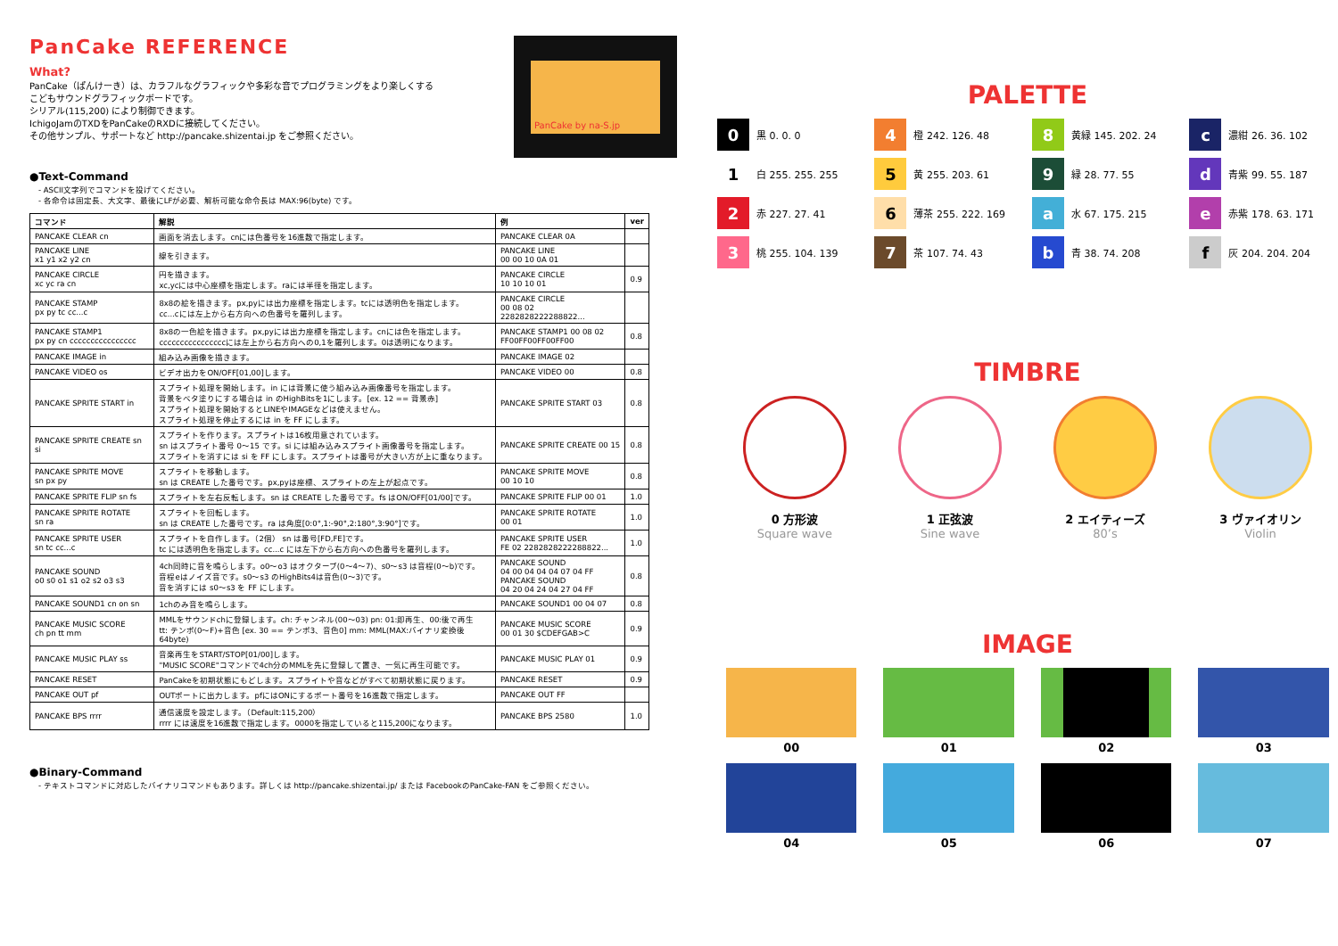PanCake REFERENCE
What?
PanCake（ぱんけーき）は、カラフルなグラフィックや多彩な音でプログラミングをより楽しくする
こどもサウンドグラフィックボードです。
シリアル(115,200) により制御できます。
IchigoJamのTXDをPanCakeのRXDに接続してください。
その他サンプル、サポートなど http://pancake.shizentai.jp をご参照ください。
PanCake by na-S.jp
●Text-Command
- ASCII文字列でコマンドを投げてください。
- 各命令は固定長、大文字、最後にLFが必要、解析可能な命令長は MAX:96(byte) です。
| コマンド | 解説 | 例 | ver |
| --- | --- | --- | --- |
| PANCAKE CLEAR cn | 画面を消去します。cnには色番号を16進数で指定します。 | PANCAKE CLEAR 0A | |
| PANCAKE LINE x1 y1 x2 y2 cn | 線を引きます。 | PANCAKE LINE 00 00 10 0A 01 | |
| PANCAKE CIRCLE xc yc ra cn | 円を描きます。 xc,ycには中心座標を指定します。raには半径を指定します。 | PANCAKE CIRCLE 10 10 10 01 | 0.9 |
| PANCAKE STAMP px py tc cc...c | 8x8の絵を描きます。px,pyには出力座標を指定します。tcには透明色を指定します。 cc...cには左上から右方向への色番号を羅列します。 | PANCAKE CIRCLE 00 08 02 2282828222288822... | |
| PANCAKE STAMP1 px py cn cccccccccccccccc | 8x8の一色絵を描きます。px,pyには出力座標を指定します。cnには色を指定します。 ccccccccccccccccには左上から右方向への0,1を羅列します。0は透明になります。 | PANCAKE STAMP1 00 08 02 FF00FF00FF00FF00 | 0.8 |
| PANCAKE IMAGE in | 組み込み画像を描きます。 | PANCAKE IMAGE 02 | |
| PANCAKE VIDEO os | ビデオ出力をON/OFF[01,00]します。 | PANCAKE VIDEO 00 | 0.8 |
| PANCAKE SPRITE START in | スプライト処理を開始します。in には背景に使う組み込み画像番号を指定します。 背景をベタ塗りにする場合は in のHighBitsを1にします。[ex. 12 == 背景赤] スプライト処理を開始するとLINEやIMAGEなどは使えません。 スプライト処理を停止するには in を FF にします。 | PANCAKE SPRITE START 03 | 0.8 |
| PANCAKE SPRITE CREATE sn si | スプライトを作ります。スプライトは16枚用意されています。 sn はスプライト番号 0〜15 です。si には組み込みスプライト画像番号を指定します。 スプライトを消すには si を FF にします。スプライトは番号が大きい方が上に重なります。 | PANCAKE SPRITE CREATE 00 15 | 0.8 |
| PANCAKE SPRITE MOVE sn px py | スプライトを移動します。 sn は CREATE した番号です。px,pyは座標、スプライトの左上が起点です。 | PANCAKE SPRITE MOVE 00 10 10 | 0.8 |
| PANCAKE SPRITE FLIP sn fs | スプライトを左右反転します。sn は CREATE した番号です。fs はON/OFF[01/00]です。 | PANCAKE SPRITE FLIP 00 01 | 1.0 |
| PANCAKE SPRITE ROTATE sn ra | スプライトを回転します。 sn は CREATE した番号です。ra は角度[0:0°,1:-90°,2:180°,3:90°]です。 | PANCAKE SPRITE ROTATE 00 01 | 1.0 |
| PANCAKE SPRITE USER sn tc cc...c | スプライトを自作します。（2個） sn は番号[FD,FE]です。 tc には透明色を指定します。cc...c には左下から右方向への色番号を羅列します。 | PANCAKE SPRITE USER FE 02 2282828222288822... | 1.0 |
| PANCAKE SOUND o0 s0 o1 s1 o2 s2 o3 s3 | 4ch同時に音を鳴らします。o0〜o3 はオクターブ(0〜4〜7)、s0〜s3 は音程(0〜b)です。 音程eはノイズ音です。s0〜s3 のHighBits4は音色(0〜3)です。 音を消すには s0〜s3 を FF にします。 | PANCAKE SOUND 04 00 04 04 04 07 04 FF PANCAKE SOUND 04 20 04 24 04 27 04 FF | 0.8 |
| PANCAKE SOUND1 cn on sn | 1chのみ音を鳴らします。 | PANCAKE SOUND1 00 04 07 | 0.8 |
| PANCAKE MUSIC SCORE ch pn tt mm | MMLをサウンドchに登録します。ch: チャンネル(00〜03) pn: 01:即再生、00:後で再生 tt: テンポ(0〜F)+音色 [ex. 30 == テンポ3、音色0] mm: MML(MAX:バイナリ変換後64byte) | PANCAKE MUSIC SCORE 00 01 30 $CDEFGAB>C | 0.9 |
| PANCAKE MUSIC PLAY ss | 音楽再生をSTART/STOP[01/00]します。 "MUSIC SCORE"コマンドで4ch分のMMLを先に登録して置き、一気に再生可能です。 | PANCAKE MUSIC PLAY 01 | 0.9 |
| PANCAKE RESET | PanCakeを初期状態にもどします。スプライトや音などがすべて初期状態に戻ります。 | PANCAKE RESET | 0.9 |
| PANCAKE OUT pf | OUTポートに出力します。pfにはONにするポート番号を16進数で指定します。 | PANCAKE OUT FF | |
| PANCAKE BPS rrrr | 通信速度を設定します。（Default:115,200） rrrr には速度を16進数で指定します。0000を指定していると115,200になります。 | PANCAKE BPS 2580 | 1.0 |
●Binary-Command
- テキストコマンドに対応したバイナリコマンドもあります。詳しくは http://pancake.shizentai.jp/ または FacebookのPanCake-FAN をご参照ください。
PALETTE
0 黒 0. 0. 0
4 橙 242. 126. 48
8 黄緑 145. 202. 24
c濃紺 26. 36. 102
1 白 255. 255. 255
5 黄 255. 203. 61
9 緑 28. 77. 55
d青紫 99. 55. 187
2 赤 227. 27. 41
6 薄茶 255. 222. 169
a水 67. 175. 215
e赤紫 178. 63. 171
3 桃 255. 104. 139
7 茶 107. 74. 43
b青 38. 74. 208
f灰 204. 204. 204
TIMBRE
0 方形波
Square wave
1 正弦波
Sine wave
2 エイティーズ
80’s
3 ヴァイオリン
Violin
IMAGE
00
01
02
03
04
05
06
07